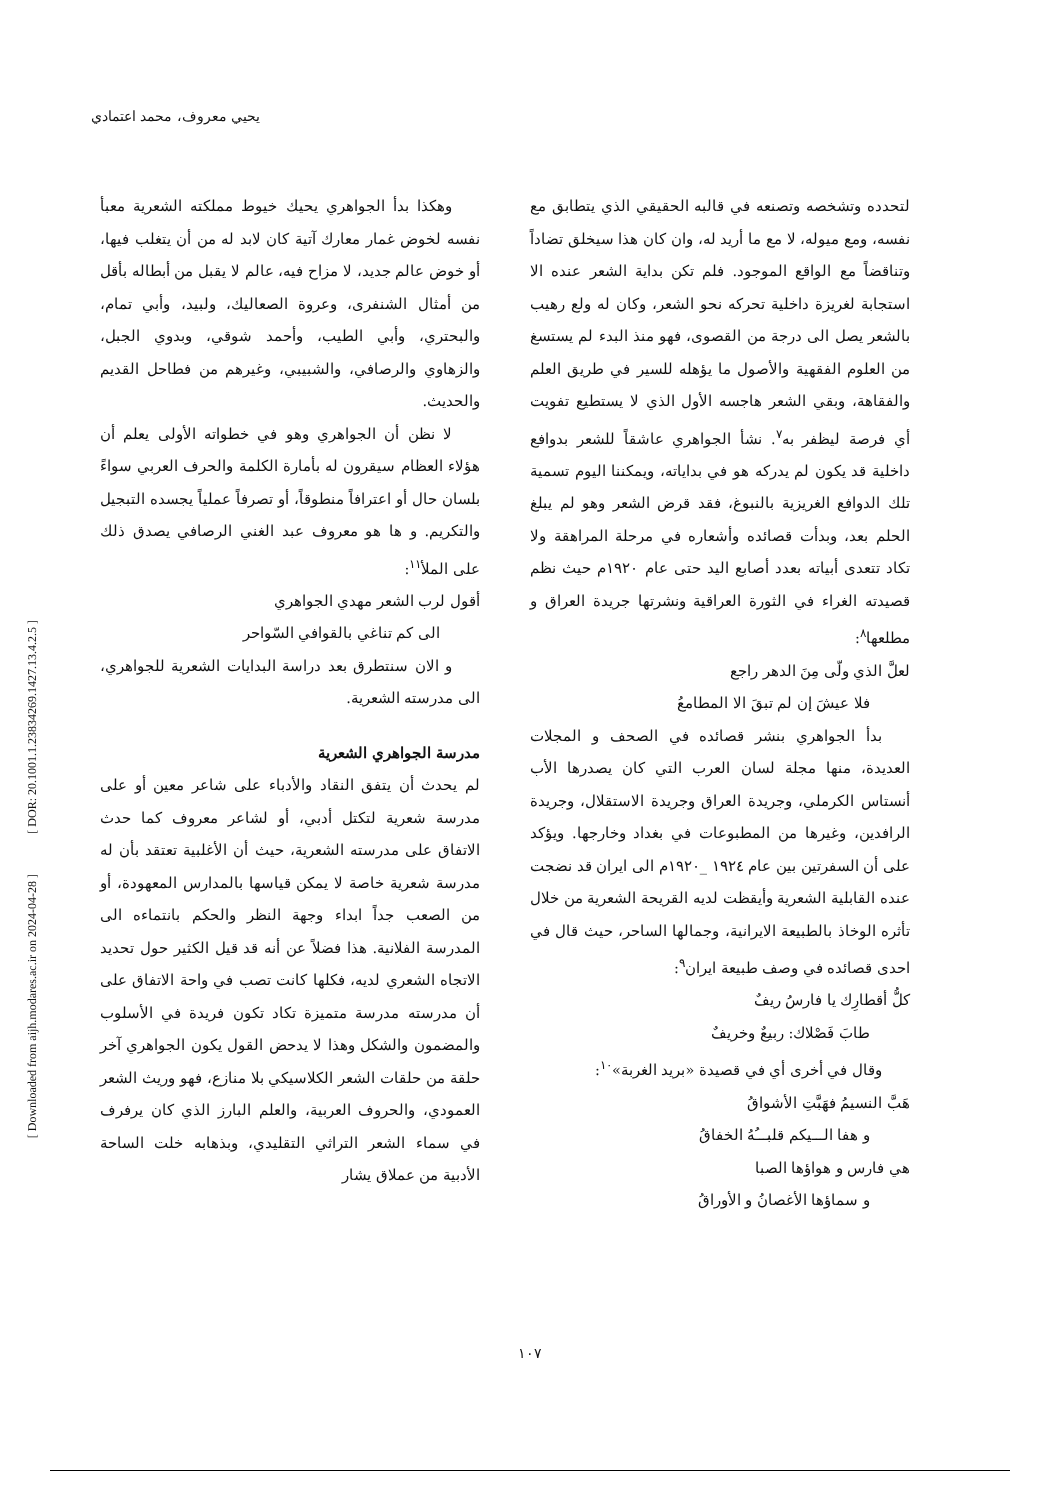يحيي معروف، محمد اعتمادي
لتحدده وتشخصه وتصنعه في قالبه الحقيقي الذي يتطابق مع نفسه، ومع ميوله، لا مع ما أريد له، وان كان هذا سيخلق تضاداً وتناقضاً مع الواقع الموجود. فلم تكن بداية الشعر عنده الا استجابة لغريزة داخلية تحركه نحو الشعر، وكان له ولع رهيب بالشعر يصل الى درجة من القصوى، فهو منذ البدء لم يستسغ من العلوم الفقهية والأصول ما يؤهله للسير في طريق العلم والفقاهة، وبقي الشعر هاجسه الأول الذي لا يستطيع تفويت أي فرصة ليظفر به<sup>٧</sup>. نشأ الجواهري عاشقاً للشعر بدوافع داخلية قد يكون لم يدركه هو في بداياته، ويمكننا اليوم تسمية تلك الدوافع الغريزية بالنبوغ، فقد قرض الشعر وهو لم يبلغ الحلم بعد، وبدأت قصائده وأشعاره في مرحلة المراهقة ولا تكاد تتعدى أبياته بعدد أصابع اليد حتى عام ١٩٢٠م حيث نظم قصيدته الغراء في الثورة العراقية ونشرتها جريدة العراق و مطلعها<sup>٨</sup>:
لعلَّ الذي ولّى مِنَ الدهر راجع
فلا عيشَ إن لم تبقَ الا المطامعُ
بدأ الجواهري بنشر قصائده في الصحف و المجلات العديدة، منها مجلة لسان العرب التي كان يصدرها الأب أنستاس الكرملي، وجريدة العراق وجريدة الاستقلال، وجريدة الرافدين، وغيرها من المطبوعات في بغداد وخارجها. ويؤكد على أن السفرتين بين عام ١٩٢٤ _١٩٢٠م الى ايران قد نضجت عنده القابلية الشعرية وأيقظت لديه القريحة الشعرية من خلال تأثره الوخاذ بالطبيعة الايرانية، وجمالها الساحر، حيث قال في احدى قصائده في وصف طبيعة ايران<sup>٩</sup>:
كلُّ أقطارِك يا فارسُ ريفٌ
طابَ فَصْلاك: ربيعٌ وخريفٌ
وقال في أخرى أي في قصيدة «بريد الغربة»<sup>١٠</sup>:
هَبَّ النسيمُ فهَبَّتِ الأشواقُ
و هفا الـــيكم قلبـــُهُ الخفاقُ
هي فارس و هواؤها الصبا
و سماؤها الأغصانُ و الأوراقُ
وهكذا بدأ الجواهري يحيك خيوط مملكته الشعرية معبأ نفسه لخوض غمار معارك آتية كان لابد له من أن يتغلب فيها، أو خوض عالم جديد، لا مزاح فيه، عالم لا يقبل من أبطاله بأقل من أمثال الشنفرى، وعروة الصعاليك، ولبيد، وأبي تمام، والبحتري، وأبي الطيب، وأحمد شوقي، وبدوي الجبل، والزهاوي والرصافي، والشبيبي، وغيرهم من فطاحل القديم والحديث.
لا نظن أن الجواهري وهو في خطواته الأولى يعلم أن هؤلاء العظام سيقرون له بأمارة الكلمة والحرف العربي سواءً بلسان حال أو اعترافاً منطوقاً، أو تصرفاً عملياً يجسده التبجيل والتكريم. و ها هو معروف عبد الغني الرصافي يصدق ذلك على الملأ<sup>١١</sup>:
أقول لرب الشعر مهدي الجواهري
الى كم تناغي بالقوافي السّواحر
و الان سنتطرق بعد دراسة البدايات الشعرية للجواهري، الى مدرسته الشعرية.
مدرسة الجواهري الشعرية
لم يحدث أن يتفق النقاد والأدباء على شاعر معين أو على مدرسة شعرية لتكتل أدبي، أو لشاعر معروف كما حدث الاتفاق على مدرسته الشعرية، حيث أن الأغلبية تعتقد بأن له مدرسة شعرية خاصة لا يمكن قياسها بالمدارس المعهودة، أو من الصعب جداً ابداء وجهة النظر والحكم بانتماءه الى المدرسة الفلانية. هذا فضلاً عن أنه قد قيل الكثير حول تحديد الاتجاه الشعري لديه، فكلها كانت تصب في واحة الاتفاق على أن مدرسته مدرسة متميزة تكاد تكون فريدة في الأسلوب والمضمون والشكل وهذا لا يدحض القول يكون الجواهري آخر حلقة من حلقات الشعر الكلاسيكي بلا منازع، فهو وريث الشعر العمودي، والحروف العربية، والعلم البارز الذي كان يرفرف في سماء الشعر التراثي التقليدي، وبذهابه خلت الساحة الأدبية من عملاق يشار
١٠٧
[ DOR: 20.1001.1.23834269.1427.13.4.2.5 ]
[ Downloaded from aijh.modares.ac.ir on 2024-04-28 ]